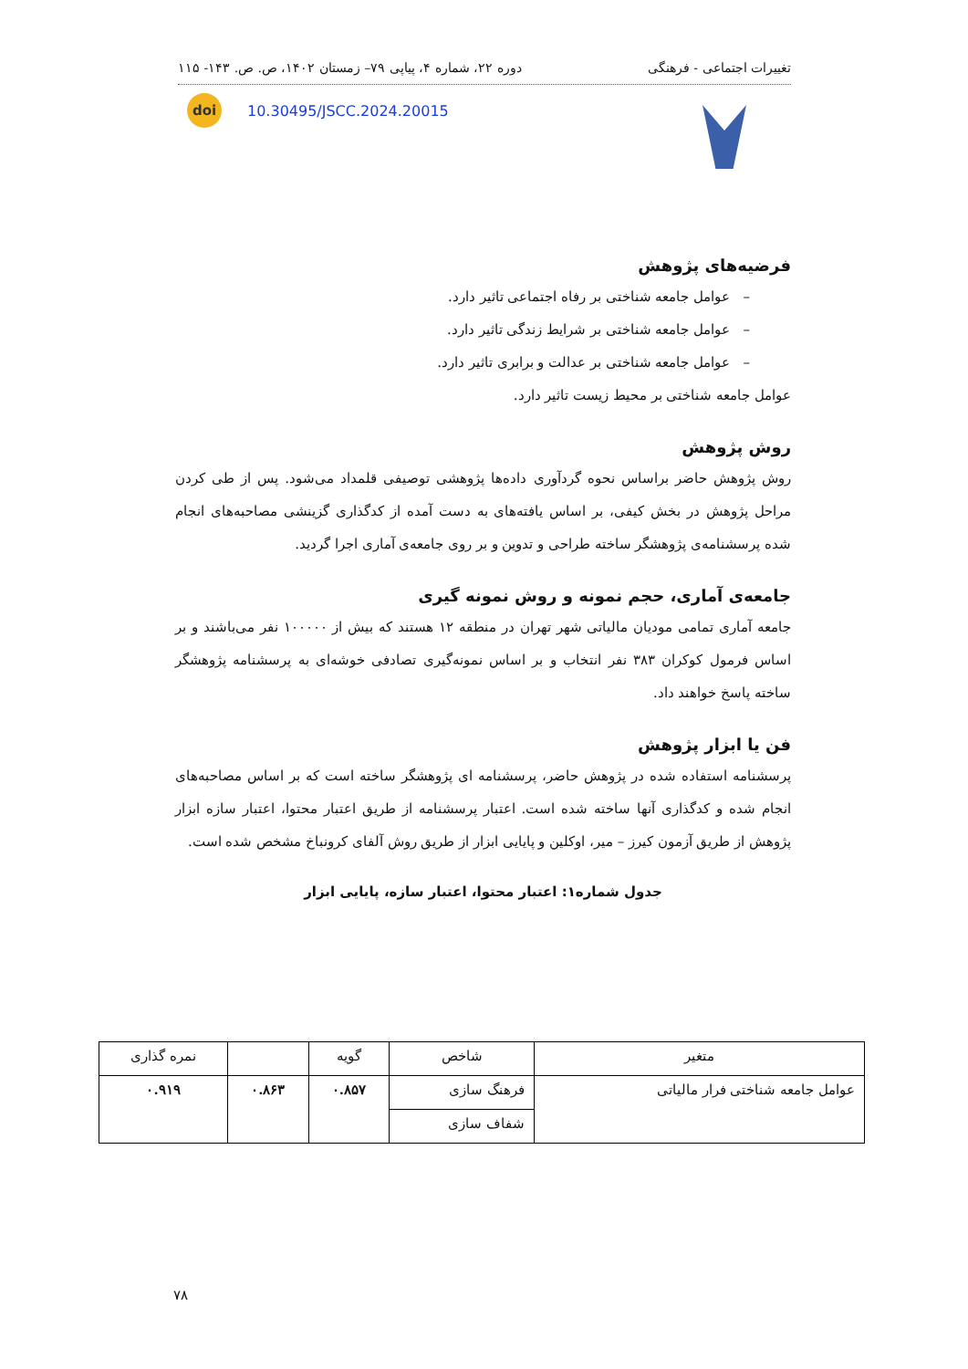تغییرات اجتماعی - فرهنگی دوره ۲۲، شماره ۴، پیاپی ۷۹– زمستان ۱۴۰۲، ص. ص. ۱۴۳- ۱۱۵
doi 10.30495/JSCC.2024.20015
فرضیه‌های پژوهش
– عوامل جامعه شناختی بر رفاه اجتماعی تاثیر دارد.
– عوامل جامعه شناختی بر شرایط زندگی تاثیر دارد.
– عوامل جامعه شناختی بر عدالت و برابری تاثیر دارد.
عوامل جامعه شناختی بر محیط زیست تاثیر دارد.
روش پژوهش
روش پژوهش حاضر براساس نحوه گردآوری داده‌ها پژوهشی توصیفی قلمداد می‌شود. پس از طی کردن مراحل پژوهش در بخش کیفی، بر اساس یافته‌های به دست آمده از کدگذاری گزینشی مصاحبه‌های انجام شده پرسشنامه‌ی پژوهشگر ساخته طراحی و تدوین و بر روی جامعه‌ی آماری اجرا گردید.
جامعه‌ی آماری، حجم نمونه و روش نمونه گیری
جامعه آماری تمامی مودیان مالیاتی شهر تهران در منطقه ۱۲ هستند که بیش از ۱۰۰۰۰۰ نفر می‌باشند و بر اساس فرمول کوکران ۳۸۳ نفر انتخاب و بر اساس نمونه‌گیری تصادفی خوشه‌ای به پرسشنامه پژوهشگر ساخته پاسخ خواهند داد.
فن یا ابزار پژوهش
پرسشنامه استفاده شده در پژوهش حاضر، پرسشنامه ای پژوهشگر ساخته است که بر اساس مصاحبه‌های انجام شده و کدگذاری آنها ساخته شده است. اعتبار پرسشنامه از طریق اعتبار محتوا، اعتبار سازه ابزار پژوهش از طریق آزمون کیرز – میر، اوکلین و پایایی ابزار از طریق روش آلفای کرونباخ مشخص شده است.
جدول شماره۱: اعتبار محتوا، اعتبار سازه، پایایی ابزار
| متغیر | شاخص | گویه | | نمره گذاری |
| --- | --- | --- | --- | --- |
| عوامل جامعه شناختی فرار مالیاتی | فرهنگ سازی | ۰.۸۵۷ | ۰.۸۶۳ | ۰.۹۱۹ |
| | شفاف سازی | | | |
۷۸